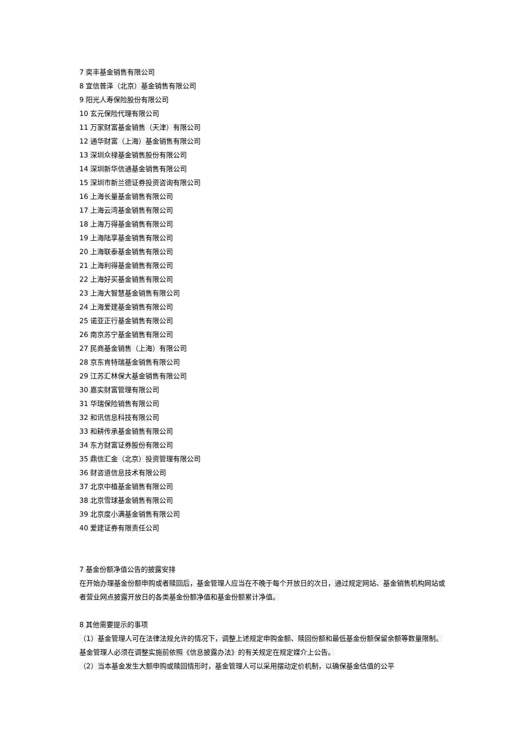7 奕丰基金销售有限公司
8 宜信普泽（北京）基金销售有限公司
9 阳光人寿保险股份有限公司
10 玄元保险代理有限公司
11 万家财富基金销售（天津）有限公司
12 通华财富（上海）基金销售有限公司
13 深圳众禄基金销售股份有限公司
14 深圳新华信通基金销售有限公司
15 深圳市新兰德证券投资咨询有限公司
16 上海长量基金销售有限公司
17 上海云湾基金销售有限公司
18 上海万得基金销售有限公司
19 上海陆享基金销售有限公司
20 上海联泰基金销售有限公司
21 上海利得基金销售有限公司
22 上海好买基金销售有限公司
23 上海大智慧基金销售有限公司
24 上海爱建基金销售有限公司
25 诺亚正行基金销售有限公司
26 南京苏宁基金销售有限公司
27 民商基金销售（上海）有限公司
28 京东肯特瑞基金销售有限公司
29 江苏汇林保大基金销售有限公司
30 嘉实财富管理有限公司
31 华瑞保险销售有限公司
32 和讯信息科技有限公司
33 和耕传承基金销售有限公司
34 东方财富证券股份有限公司
35 鼎信汇金（北京）投资管理有限公司
36 财咨道信息技术有限公司
37 北京中植基金销售有限公司
38 北京雪球基金销售有限公司
39 北京度小满基金销售有限公司
40 爱建证券有限责任公司
7 基金份额净值公告的披露安排
在开始办理基金份额申购或者赎回后，基金管理人应当在不晚于每个开放日的次日，通过规定网站、基金销售机构网站或者营业网点披露开放日的各类基金份额净值和基金份额累计净值。
8 其他需要提示的事项
（1）基金管理人可在法律法规允许的情况下，调整上述规定申购金额、赎回份额和最低基金份额保留余额等数量限制。基金管理人必须在调整实施前依照《信息披露办法》的有关规定在规定媒介上公告。
（2）当本基金发生大额申购或赎回情形时，基金管理人可以采用摆动定价机制，以确保基金估值的公平